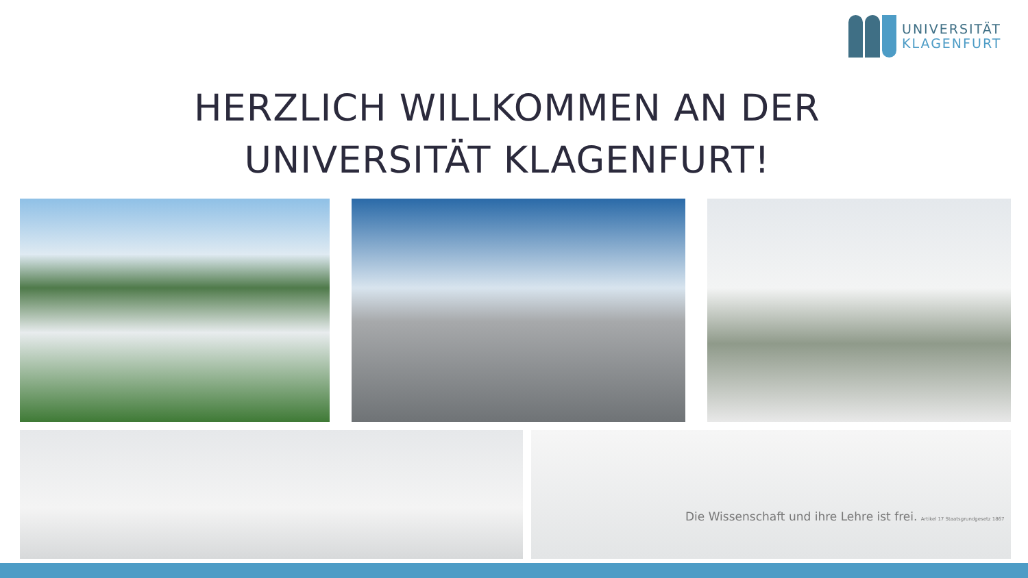UNIVERSITÄT
KLAGENFURT
HERZLICH WILLKOMMEN AN DER
UNIVERSITÄT KLAGENFURT!
Die Wissenschaft und ihre Lehre ist frei. Artikel 17 Staatsgrundgesetz 1867